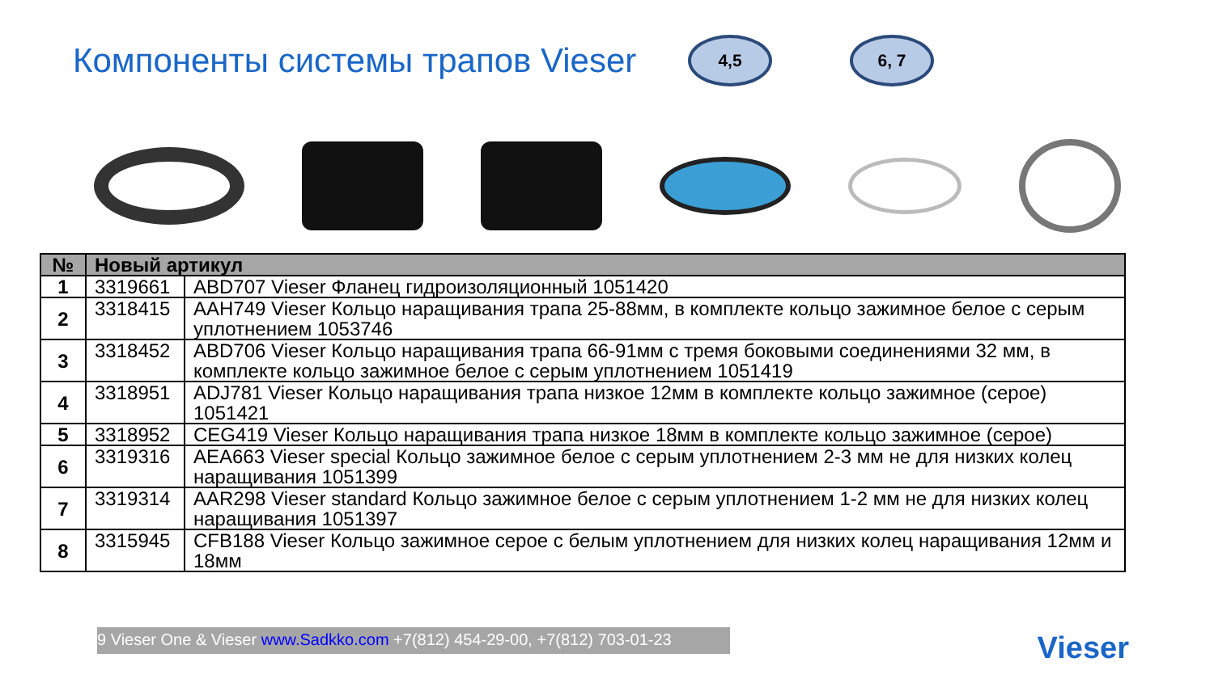Компоненты системы трапов Vieser
4,5 6, 7
| № | Новый артикул | |
| --- | --- | --- |
| 1 | 3319661 | ABD707 Vieser Фланец гидроизоляционный 1051420 |
| 2 | 3318415 | AAH749 Vieser Кольцо наращивания трапа 25-88мм, в комплекте кольцо зажимное белое с серым уплотнением 1053746 |
| 3 | 3318452 | ABD706 Vieser Кольцо наращивания трапа 66-91мм с тремя боковыми соединениями 32 мм, в комплекте кольцо зажимное белое с серым уплотнением 1051419 |
| 4 | 3318951 | ADJ781 Vieser Кольцо наращивания трапа низкое 12мм в комплекте кольцо зажимное (серое) 1051421 |
| 5 | 3318952 | CEG419 Vieser Кольцо наращивания трапа низкое 18мм в комплекте кольцо зажимное (серое) |
| 6 | 3319316 | AEA663 Vieser special Кольцо зажимное белое с серым уплотнением 2-3 мм не для низких колец наращивания 1051399 |
| 7 | 3319314 | AAR298 Vieser standard Кольцо зажимное белое с серым уплотнением 1-2 мм не для низких колец наращивания 1051397 |
| 8 | 3315945 | CFB188 Vieser Кольцо зажимное серое с белым уплотнением для низких колец наращивания 12мм и 18мм |
9 Vieser One & Vieser www.Sadkko.com +7(812) 454-29-00, +7(812) 703-01-23
Vieser